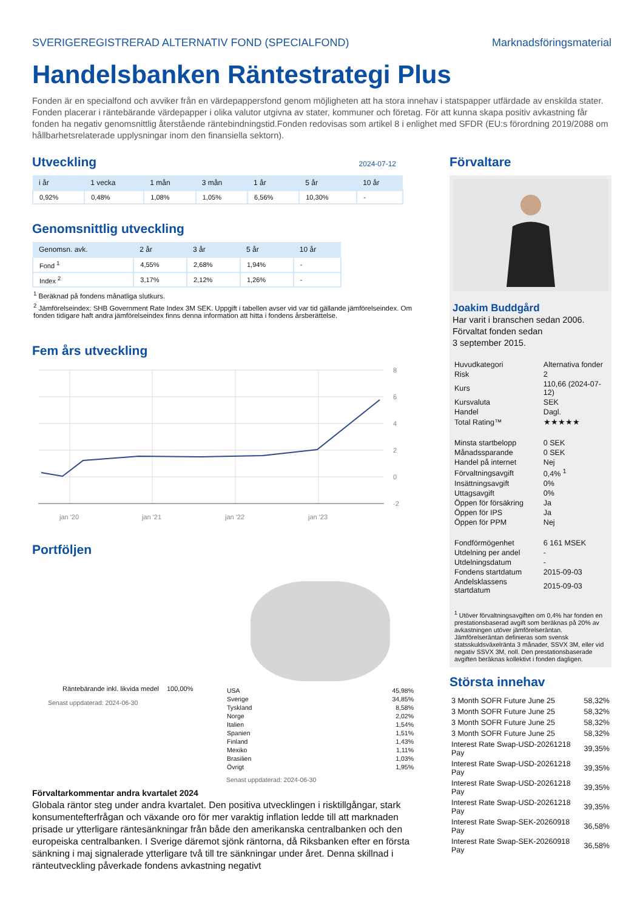SVERIGEREGISTRERAD ALTERNATIV FOND (SPECIALFOND) Marknadsföringsmaterial
Handelsbanken Räntestrategi Plus
Fonden är en specialfond och avviker från en värdepappersfond genom möjligheten att ha stora innehav i statspapper utfärdade av enskilda stater. Fonden placerar i räntebärande värdepapper i olika valutor utgivna av stater, kommuner och företag. För att kunna skapa positiv avkastning får fonden ha negativ genomsnittlig återstående räntebindningstid.Fonden redovisas som artikel 8 i enlighet med SFDR (EU:s förordning 2019/2088 om hållbarhetsrelaterade upplysningar inom den finansiella sektorn).
Utveckling
2024-07-12
| i år | 1 vecka | 1 mån | 3 mån | 1 år | 5 år | 10 år |
| --- | --- | --- | --- | --- | --- | --- |
| 0,92% | 0,48% | 1,08% | 1,05% | 6,56% | 10,30% | - |
Genomsnittlig utveckling
| Genomsn. avk. | 2 år | 3 år | 5 år | 10 år |
| --- | --- | --- | --- | --- |
| Fond <sup>1</sup> | 4,55% | 2,68% | 1,94% | - |
| Index <sup>2</sup> | 3,17% | 2,12% | 1,26% | - |
<sup>1</sup> Beräknad på fondens månatliga slutkurs.
<sup>2</sup> Jämförelseindex: SHB Government Rate Index 3M SEK. Uppgift i tabellen avser vid var tid gällande jämförelseindex. Om fonden tidigare haft andra jämförelseindex finns denna information att hitta i fondens årsberättelse.
Fem års utveckling
8
6
4
2
0
-2
jan '20
jan '21
jan '22
jan '23
Portföljen
| Räntebärande inkl. likvida medel | 100,00% |
Senast uppdaterad: 2024-06-30
| USA | 45,98% |
| Sverige | 34,85% |
| Tyskland | 8,58% |
| Norge | 2,02% |
| Italien | 1,54% |
| Spanien | 1,51% |
| Finland | 1,43% |
| Mexiko | 1,11% |
| Brasilien | 1,03% |
| Övrigt | 1,95% |
Senast uppdaterad: 2024-06-30
Förvaltarkommentar andra kvartalet 2024
Globala räntor steg under andra kvartalet. Den positiva utvecklingen i risktillgångar, stark konsumentefterfrågan och växande oro för mer varaktig inflation ledde till att marknaden prisade ur ytterligare räntesänkningar från både den amerikanska centralbanken och den europeiska centralbanken. I Sverige däremot sjönk räntorna, då Riksbanken efter en första sänkning i maj signalerade ytterligare två till tre sänkningar under året. Denna skillnad i ränteutveckling påverkade fondens avkastning negativt
Förvaltare
Joakim Buddgård
Har varit i branschen sedan 2006.
Förvaltat fonden sedan
3 september 2015.
| Huvudkategori | Alternativa fonder |
| Risk | 2 |
| Kurs | 110,66 (2024-07-12) |
| Kursvaluta | SEK |
| Handel | Dagl. |
| Total Rating™ | ★★★★★ |
| Minsta startbelopp | 0 SEK |
| Månadssparande | 0 SEK |
| Handel på internet | Nej |
| Förvaltningsavgift | 0,4% <sup>1</sup> |
| Insättningsavgift | 0% |
| Uttagsavgift | 0% |
| Öppen för försäkring | Ja |
| Öppen för IPS | Ja |
| Öppen för PPM | Nej |
| Fondförmögenhet | 6 161 MSEK |
| Utdelning per andel | - |
| Utdelningsdatum | - |
| Fondens startdatum | 2015-09-03 |
| Andelsklassens startdatum | 2015-09-03 |
<sup>1</sup> Utöver förvaltningsavgiften om 0,4% har fonden en prestationsbaserad avgift som beräknas på 20% av avkastningen utöver jämförelseräntan. Jämförelseräntan definieras som svensk statsskuldsväxelränta 3 månader, SSVX 3M, eller vid negativ SSVX 3M, noll. Den prestationsbaserade avgiften beräknas kollektivt i fonden dagligen.
Största innehav
| 3 Month SOFR Future June 25 | 58,32% |
| 3 Month SOFR Future June 25 | 58,32% |
| 3 Month SOFR Future June 25 | 58,32% |
| 3 Month SOFR Future June 25 | 58,32% |
| Interest Rate Swap-USD-20261218 Pay | 39,35% |
| Interest Rate Swap-USD-20261218 Pay | 39,35% |
| Interest Rate Swap-USD-20261218 Pay | 39,35% |
| Interest Rate Swap-USD-20261218 Pay | 39,35% |
| Interest Rate Swap-SEK-20260918 Pay | 36,58% |
| Interest Rate Swap-SEK-20260918 Pay | 36,58% |